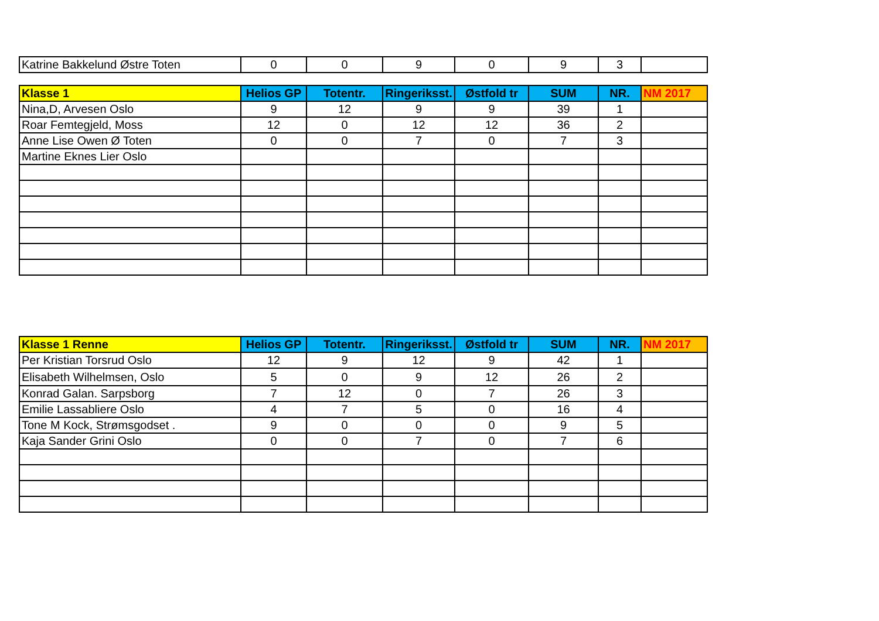| Katrine Bakkelund Østre Toten | 0 | 0 | 9 | 0 | 9 | 3 | |
| Klasse 1 | Helios GP | Totentr. | Ringeriksst. | Østfold tr | SUM | NR. | NM 2017 |
| --- | --- | --- | --- | --- | --- | --- | --- |
| Nina,D, Arvesen Oslo | 9 | 12 | 9 | 9 | 39 | 1 | |
| Roar Femtegjeld, Moss | 12 | 0 | 12 | 12 | 36 | 2 | |
| Anne Lise Owen Ø Toten | 0 | 0 | 7 | 0 | 7 | 3 | |
| Martine Eknes Lier Oslo | | | | | | | |
| Klasse 1 Renne | Helios GP | Totentr. | Ringeriksst. | Østfold tr | SUM | NR. | NM 2017 |
| --- | --- | --- | --- | --- | --- | --- | --- |
| Per Kristian Torsrud Oslo | 12 | 9 | 12 | 9 | 42 | 1 | |
| Elisabeth Wilhelmsen, Oslo | 5 | 0 | 9 | 12 | 26 | 2 | |
| Konrad Galan. Sarpsborg | 7 | 12 | 0 | 7 | 26 | 3 | |
| Emilie Lassabliere Oslo | 4 | 7 | 5 | 0 | 16 | 4 | |
| Tone M Kock, Strømsgodset . | 9 | 0 | 0 | 0 | 9 | 5 | |
| Kaja Sander Grini Oslo | 0 | 0 | 7 | 0 | 7 | 6 | |